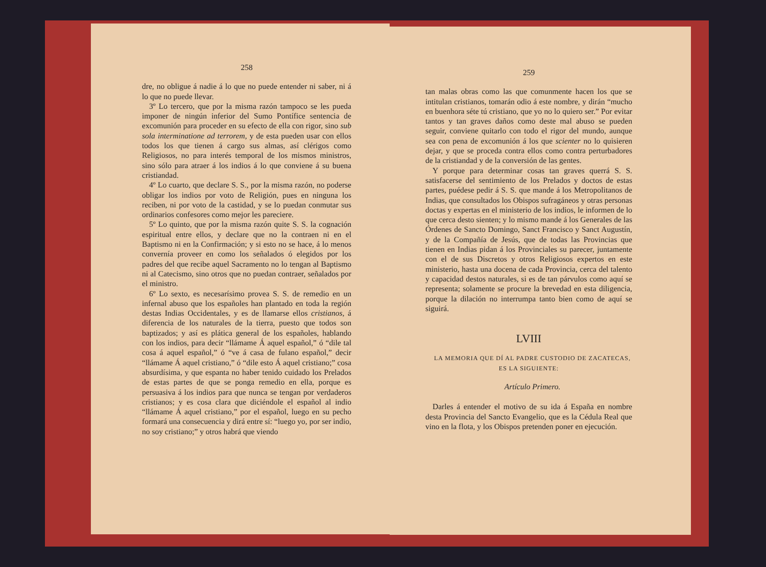258
dre, no obligue á nadie á lo que no puede entender ni saber, ni á lo que no puede llevar.
3º Lo tercero, que por la misma razón tampoco se les pueda imponer de ningún inferior del Sumo Pontífice sentencia de excomunión para proceder en su efecto de ella con rigor, sino sub sola interminatione ad terrorem, y de esta pueden usar con ellos todos los que tienen á cargo sus almas, así clérigos como Religiosos, no para interés temporal de los mismos ministros, sino sólo para atraer á los indios á lo que conviene á su buena cristiandad.
4º Lo cuarto, que declare S. S., por la misma razón, no poderse obligar los indios por voto de Religión, pues en ninguna los reciben, ni por voto de la castidad, y se lo puedan conmutar sus ordinarios confesores como mejor les pareciere.
5º Lo quinto, que por la misma razón quite S. S. la cognación espiritual entre ellos, y declare que no la contraen ni en el Baptismo ni en la Confirmación; y si esto no se hace, á lo menos convernía proveer en como los señalados ó elegidos por los padres del que recibe aquel Sacramento no lo tengan al Baptismo ni al Catecismo, sino otros que no puedan contraer, señalados por el ministro.
6º Lo sexto, es necesarísimo provea S. S. de remedio en un infernal abuso que los españoles han plantado en toda la región destas Indias Occidentales, y es de llamarse ellos cristianos, á diferencia de los naturales de la tierra, puesto que todos son baptizados; y así es plática general de los españoles, hablando con los indios, para decir “llámame Á aquel español,” ó “dile tal cosa á aquel español,” ó “ve á casa de fulano español,” decir “llámame Á aquel cristiano,” ó “dile esto Á aquel cristiano;” cosa absurdísima, y que espanta no haber tenido cuidado los Prelados de estas partes de que se ponga remedio en ella, porque es persuasiva á los indios para que nunca se tengan por verdaderos cristianos; y es cosa clara que diciéndole el español al indio “llámame Á aquel cristiano,” por el español, luego en su pecho formará una consecuencia y dirá entre sí: “luego yo, por ser indio, no soy cristiano;” y otros habrá que viendo
259
tan malas obras como las que comunmente hacen los que se intitulan cristianos, tomarán odio á este nombre, y dirán “mucho en buenhora séte tú cristiano, que yo no lo quiero ser.” Por evitar tantos y tan graves daños como deste mal abuso se pueden seguir, conviene quitarlo con todo el rigor del mundo, aunque sea con pena de excomunión á los que scienter no lo quisieren dejar, y que se proceda contra ellos como contra perturbadores de la cristiandad y de la conversión de las gentes.
Y porque para determinar cosas tan graves querrá S. S. satisfacerse del sentimiento de los Prelados y doctos de estas partes, puédese pedir á S. S. que mande á los Metropolitanos de Indias, que consultados los Obispos sufragáneos y otras personas doctas y expertas en el ministerio de los indios, le informen de lo que cerca desto sienten; y lo mismo mande á los Generales de las Órdenes de Sancto Domingo, Sanct Francisco y Sanct Augustín, y de la Compañía de Jesús, que de todas las Provincias que tienen en Indias pidan á los Provinciales su parecer, juntamente con el de sus Discretos y otros Religiosos expertos en este ministerio, hasta una docena de cada Provincia, cerca del talento y capacidad destos naturales, si es de tan párvulos como aquí se representa; solamente se procure la brevedad en esta diligencia, porque la dilación no interrumpa tanto bien como de aquí se siguirá.
LVIII
LA MEMORIA QUE DÍ AL PADRE CUSTODIO DE ZACATECAS,
ES LA SIGUIENTE:
Artículo Primero.
Darles á entender el motivo de su ida á España en nombre desta Provincia del Sancto Evangelio, que es la Cédula Real que vino en la flota, y los Obispos pretenden poner en ejecución.